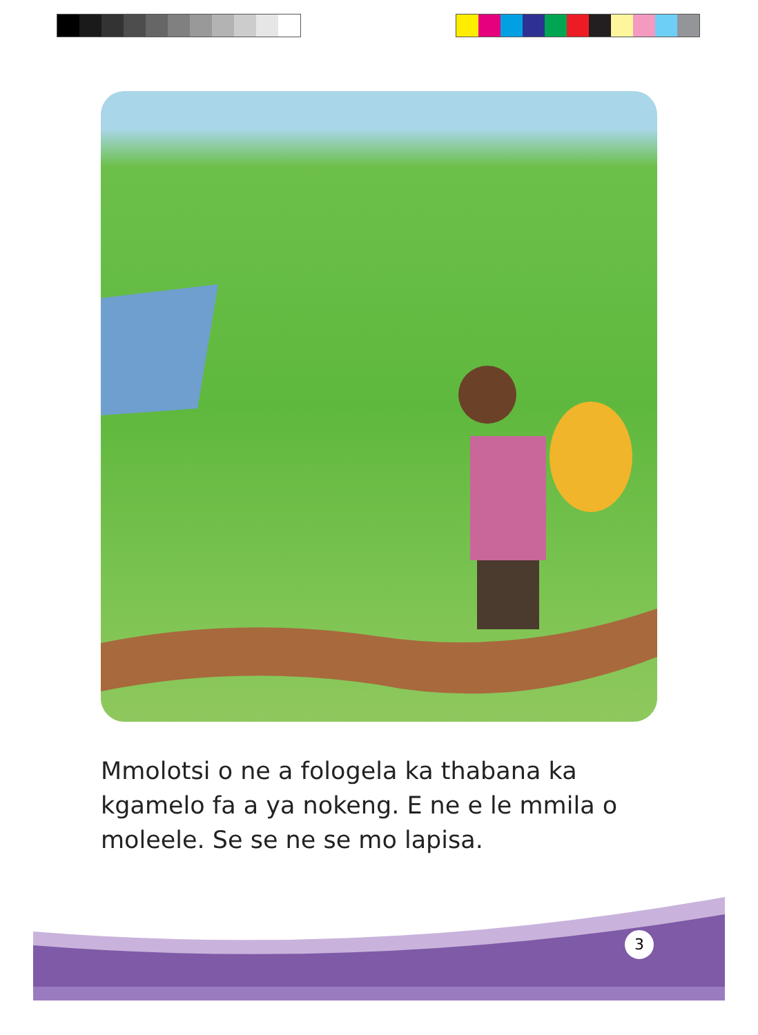Mmolotsi o ne a fologela ka thabana ka kgamelo fa a ya nokeng. E ne e le mmila o moleele. Se se ne se mo lapisa.
3